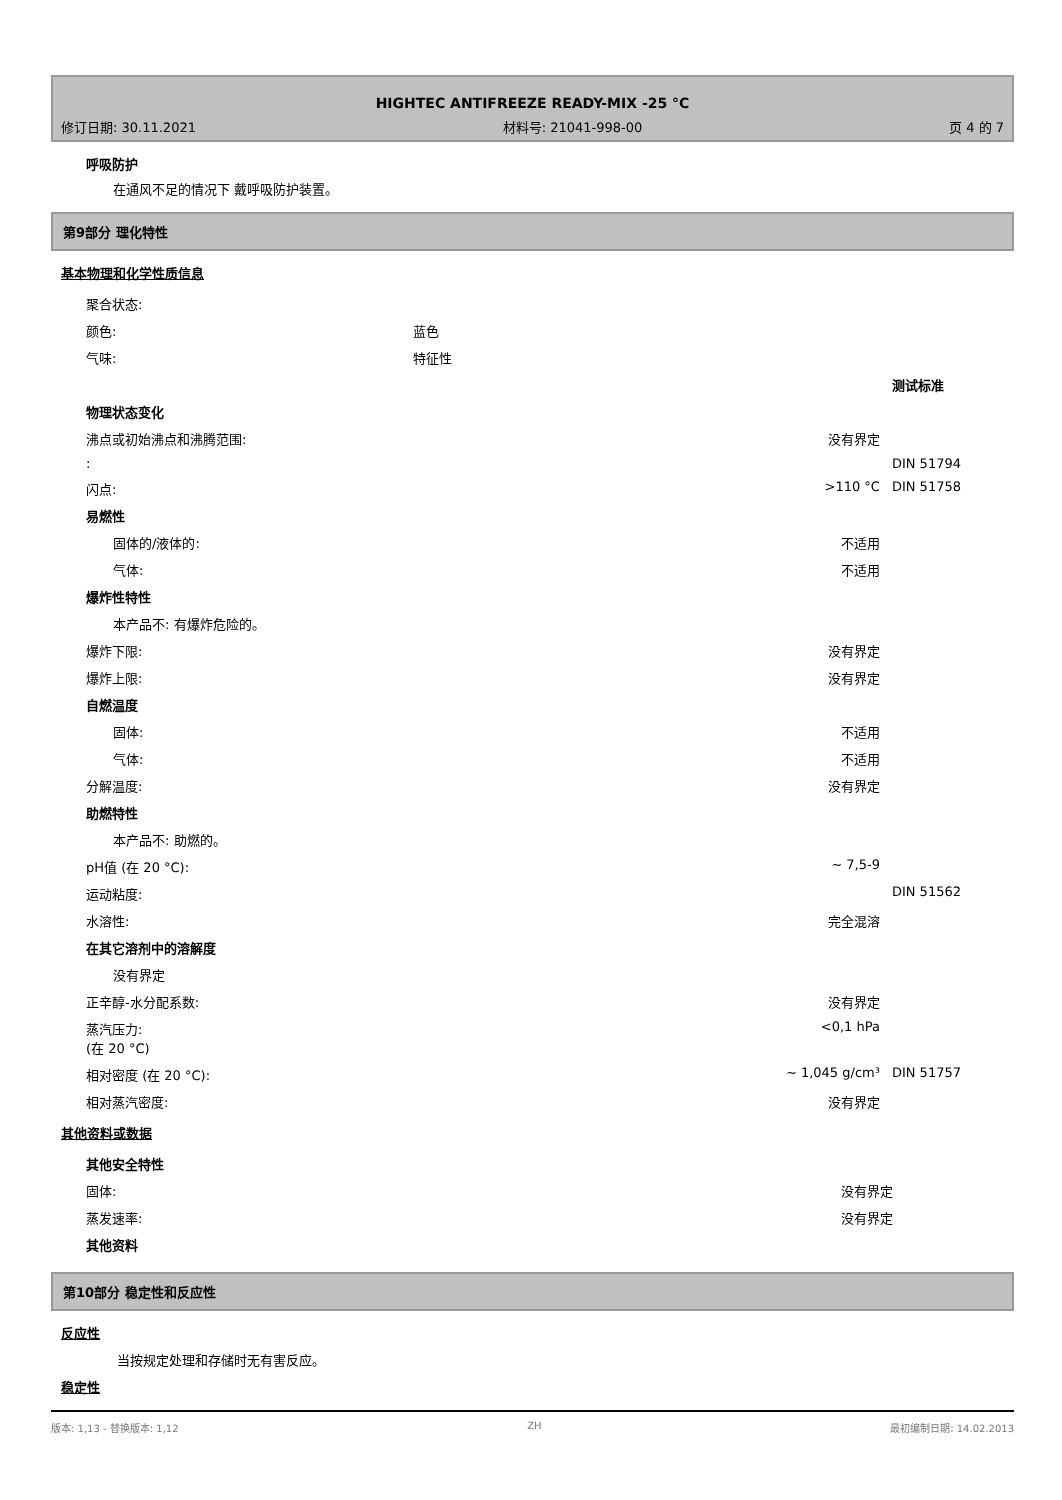HIGHTEC ANTIFREEZE READY-MIX -25 °C
修订日期: 30.11.2021 材料号: 21041-998-00 页 4 的 7
呼吸防护
在通风不足的情况下 戴呼吸防护装置。
第9部分 理化特性
基本物理和化学性质信息
| 聚合状态: | | | |
| 颜色: | 蓝色 | | |
| 气味: | 特征性 | | |
| | | | 测试标准 |
| 物理状态变化 | | | |
| 沸点或初始沸点和沸腾范围: | | 没有界定 | |
| : | | | DIN 51794 |
| 闪点: | | >110 °C | DIN 51758 |
| 易燃性 | | | |
| 固体的/液体的: | | 不适用 | |
| 气体: | | 不适用 | |
| 爆炸性特性 | | | |
| 本产品不: 有爆炸危险的。 | | | |
| 爆炸下限: | | 没有界定 | |
| 爆炸上限: | | 没有界定 | |
| 自燃温度 | | | |
| 固体: | | 不适用 | |
| 气体: | | 不适用 | |
| 分解温度: | | 没有界定 | |
| 助燃特性 | | | |
| 本产品不: 助燃的。 | | | |
| pH值 (在 20 °C): | | ~ 7,5-9 | |
| 运动粘度: | | | DIN 51562 |
| 水溶性: | | 完全混溶 | |
| 在其它溶剂中的溶解度 | | | |
| 没有界定 | | | |
| 正辛醇-水分配系数: | | 没有界定 | |
| 蒸汽压力: (在 20 °C) | | <0,1 hPa | |
| 相对密度 (在 20 °C): | | ~ 1,045 g/cm³ | DIN 51757 |
| 相对蒸汽密度: | | 没有界定 | |
其他资料或数据
| 其他安全特性 | | | |
| 固体: | | 没有界定 | |
| 蒸发速率: | | 没有界定 | |
| 其他资料 | | | |
第10部分 稳定性和反应性
反应性
当按规定处理和存储时无有害反应。
稳定性
版本: 1,13 - 替换版本: 1,12 ZH 最初编制日期: 14.02.2013